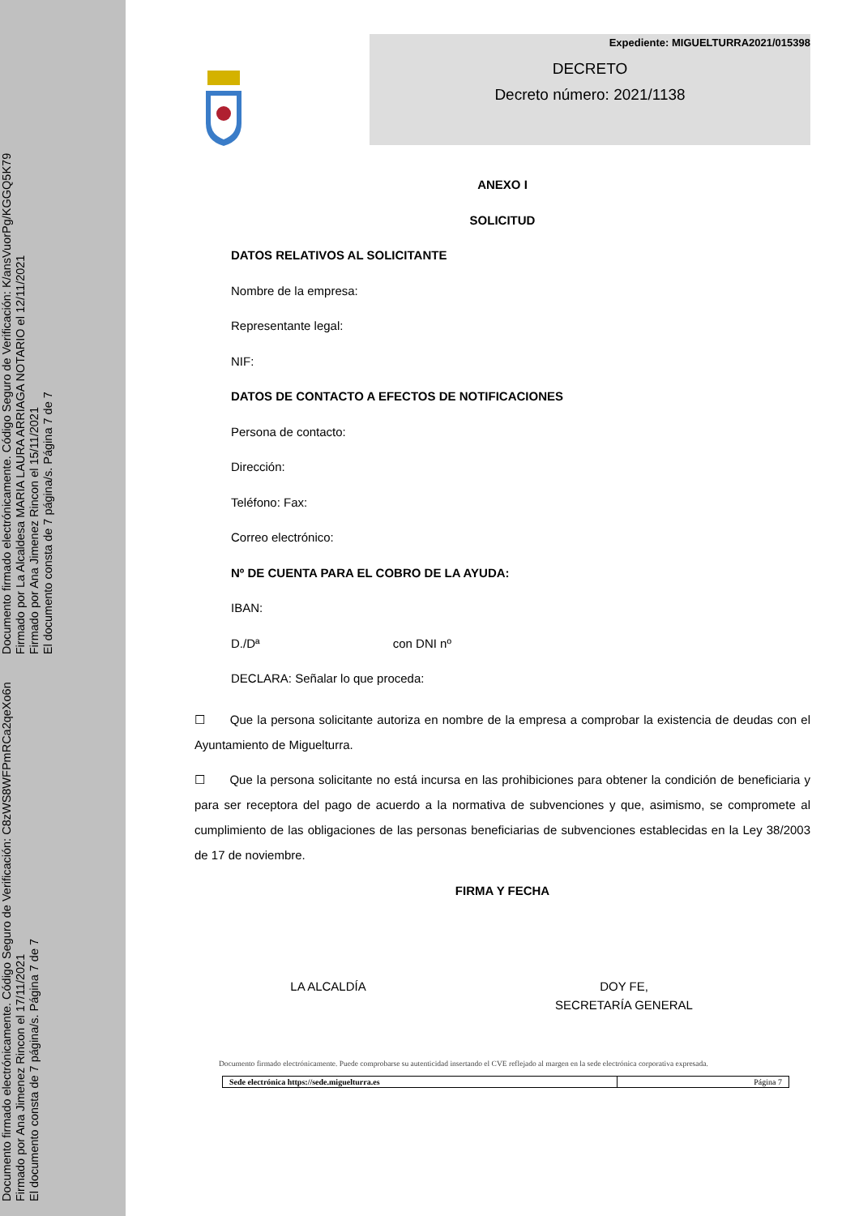Documento firmado electrónicamente. Código Seguro de Verificación: C8zWS8WFPmRCa2qeXo6n
Firmado por Ana Jimenez Rincon el 17/11/2021
El documento consta de 7 página/s. Página 7 de 7
Documento firmado electrónicamente. Código Seguro de Verificación: K/ansVuorPg/KGGQ5K79
Firmado por La Alcaldesa MARIA LAURA ARRIAGA NOTARIO el 12/11/2021
Firmado por Ana Jimenez Rincon el 15/11/2021
El documento consta de 7 página/s. Página 7 de 7
Expediente: MIGUELTURRA2021/015398
DECRETO
Decreto número: 2021/1138
ANEXO I
SOLICITUD
DATOS RELATIVOS AL SOLICITANTE
Nombre de la empresa:
Representante legal:
NIF:
DATOS DE CONTACTO A EFECTOS DE NOTIFICACIONES
Persona de contacto:
Dirección:
Teléfono: Fax:
Correo electrónico:
Nº DE CUENTA PARA EL COBRO DE LA AYUDA:
IBAN:
D./Dª con DNI nº
DECLARA: Señalar lo que proceda:
☐ Que la persona solicitante autoriza en nombre de la empresa a comprobar la existencia de deudas con el Ayuntamiento de Miguelturra.
☐ Que la persona solicitante no está incursa en las prohibiciones para obtener la condición de beneficiaria y para ser receptora del pago de acuerdo a la normativa de subvenciones y que, asimismo, se compromete al cumplimiento de las obligaciones de las personas beneficiarias de subvenciones establecidas en la Ley 38/2003 de 17 de noviembre.
FIRMA Y FECHA
LA ALCALDÍA DOY FE,
SECRETARÍA GENERAL
Documento firmado electrónicamente. Puede comprobarse su autenticidad insertando el CVE reflejado al margen en la sede electrónica corporativa expresada.
| Sede electrónica https://sede.miguelturra.es | Página 7 |